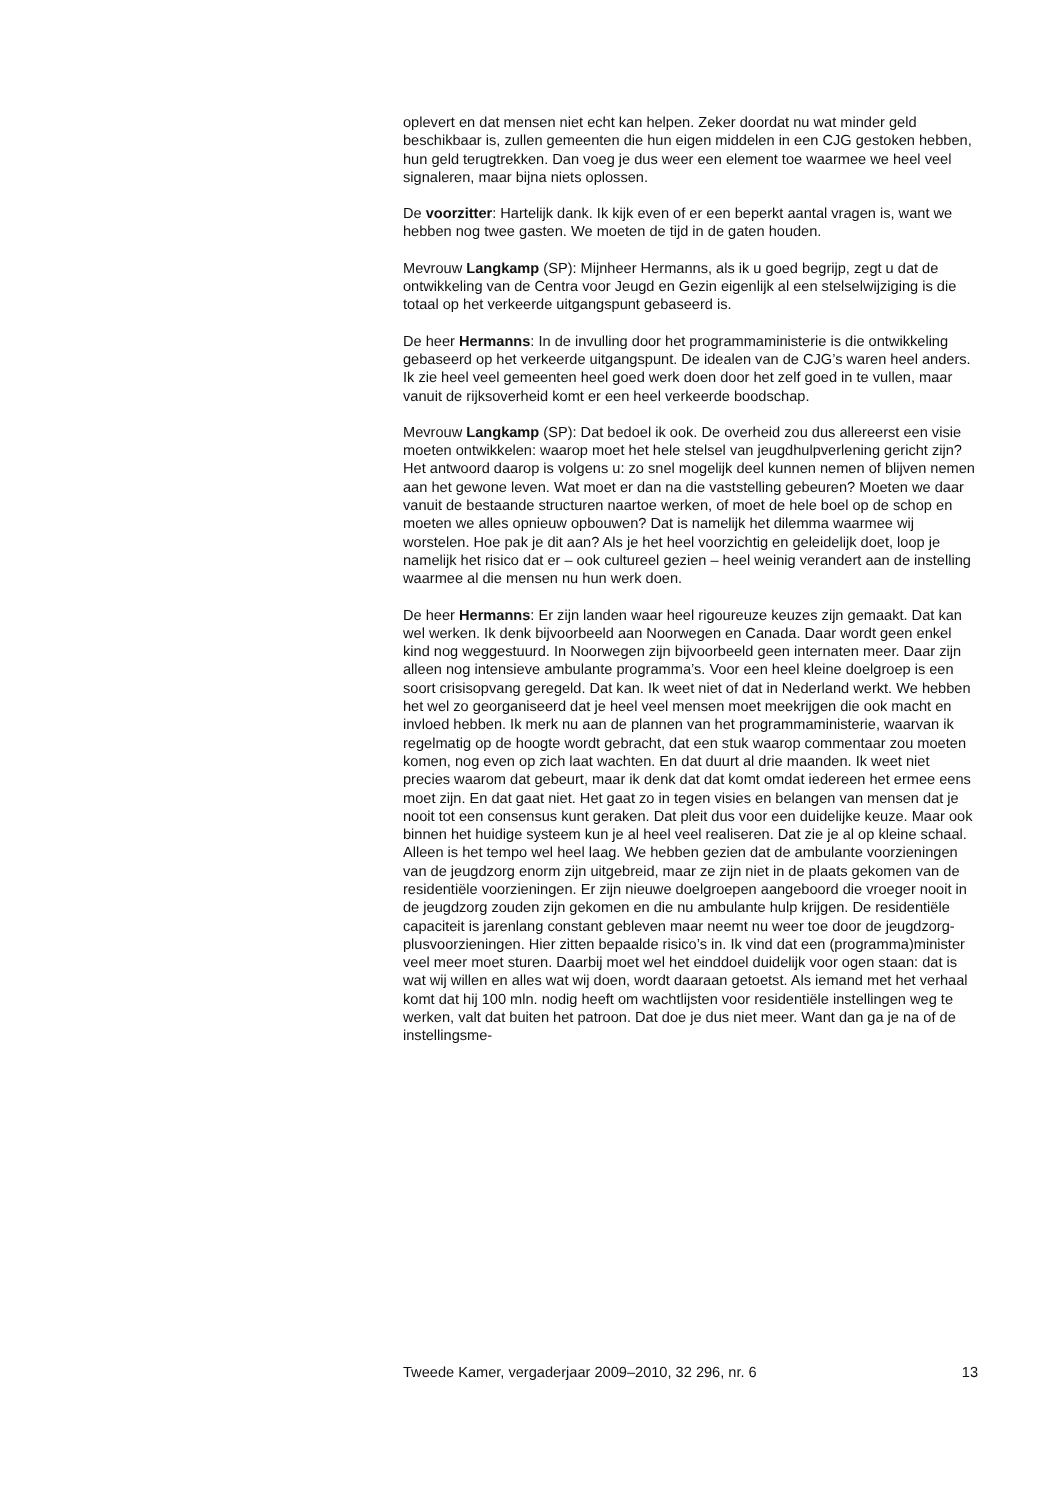oplevert en dat mensen niet echt kan helpen. Zeker doordat nu wat minder geld beschikbaar is, zullen gemeenten die hun eigen middelen in een CJG gestoken hebben, hun geld terugtrekken. Dan voeg je dus weer een element toe waarmee we heel veel signaleren, maar bijna niets oplossen.
De voorzitter: Hartelijk dank. Ik kijk even of er een beperkt aantal vragen is, want we hebben nog twee gasten. We moeten de tijd in de gaten houden.
Mevrouw Langkamp (SP): Mijnheer Hermanns, als ik u goed begrijp, zegt u dat de ontwikkeling van de Centra voor Jeugd en Gezin eigenlijk al een stelselwijziging is die totaal op het verkeerde uitgangspunt gebaseerd is.
De heer Hermanns: In de invulling door het programmaministerie is die ontwikkeling gebaseerd op het verkeerde uitgangspunt. De idealen van de CJG’s waren heel anders. Ik zie heel veel gemeenten heel goed werk doen door het zelf goed in te vullen, maar vanuit de rijksoverheid komt er een heel verkeerde boodschap.
Mevrouw Langkamp (SP): Dat bedoel ik ook. De overheid zou dus allereerst een visie moeten ontwikkelen: waarop moet het hele stelsel van jeugdhulpverlening gericht zijn? Het antwoord daarop is volgens u: zo snel mogelijk deel kunnen nemen of blijven nemen aan het gewone leven. Wat moet er dan na die vaststelling gebeuren? Moeten we daar vanuit de bestaande structuren naartoe werken, of moet de hele boel op de schop en moeten we alles opnieuw opbouwen? Dat is namelijk het dilemma waarmee wij worstelen. Hoe pak je dit aan? Als je het heel voorzichtig en geleidelijk doet, loop je namelijk het risico dat er – ook cultureel gezien – heel weinig verandert aan de instelling waarmee al die mensen nu hun werk doen.
De heer Hermanns: Er zijn landen waar heel rigoureuze keuzes zijn gemaakt. Dat kan wel werken. Ik denk bijvoorbeeld aan Noorwegen en Canada. Daar wordt geen enkel kind nog weggestuurd. In Noorwegen zijn bijvoorbeeld geen internaten meer. Daar zijn alleen nog intensieve ambulante programma’s. Voor een heel kleine doelgroep is een soort crisisopvang geregeld. Dat kan. Ik weet niet of dat in Nederland werkt. We hebben het wel zo georganiseerd dat je heel veel mensen moet meekrijgen die ook macht en invloed hebben. Ik merk nu aan de plannen van het programmaministerie, waarvan ik regelmatig op de hoogte wordt gebracht, dat een stuk waarop commentaar zou moeten komen, nog even op zich laat wachten. En dat duurt al drie maanden. Ik weet niet precies waarom dat gebeurt, maar ik denk dat dat komt omdat iedereen het ermee eens moet zijn. En dat gaat niet. Het gaat zo in tegen visies en belangen van mensen dat je nooit tot een consensus kunt geraken. Dat pleit dus voor een duidelijke keuze. Maar ook binnen het huidige systeem kun je al heel veel realiseren. Dat zie je al op kleine schaal. Alleen is het tempo wel heel laag. We hebben gezien dat de ambulante voorzieningen van de jeugdzorg enorm zijn uitgebreid, maar ze zijn niet in de plaats gekomen van de residentiële voorzieningen. Er zijn nieuwe doelgroepen aangeboord die vroeger nooit in de jeugdzorg zouden zijn gekomen en die nu ambulante hulp krijgen. De residentiële capaciteit is jarenlang constant gebleven maar neemt nu weer toe door de jeugdzorg-plusvoorzieningen. Hier zitten bepaalde risico’s in. Ik vind dat een (programma)minister veel meer moet sturen. Daarbij moet wel het einddoel duidelijk voor ogen staan: dat is wat wij willen en alles wat wij doen, wordt daaraan getoetst. Als iemand met het verhaal komt dat hij 100 mln. nodig heeft om wachtlijsten voor residentiële instellingen weg te werken, valt dat buiten het patroon. Dat doe je dus niet meer. Want dan ga je na of de instellingsme-
Tweede Kamer, vergaderjaar 2009–2010, 32 296, nr. 6 13